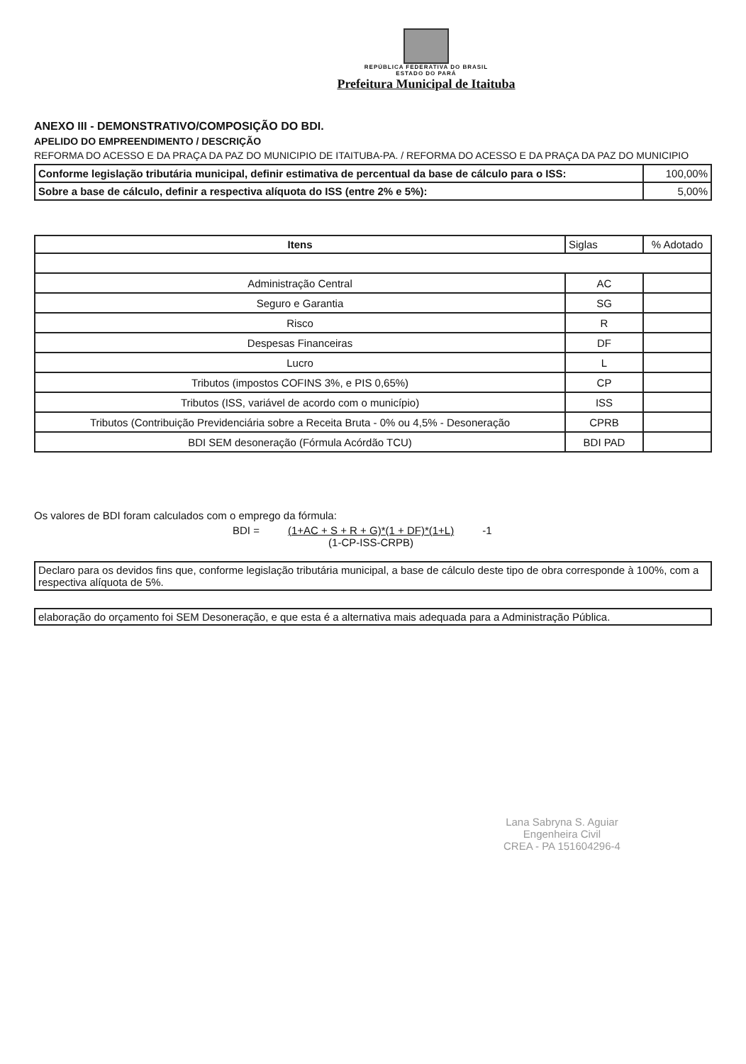REPÚBLICA FEDERATIVA DO BRASIL
ESTADO DO PARÁ
Prefeitura Municipal de Itaituba
ANEXO III - DEMONSTRATIVO/COMPOSIÇÃO DO BDI.
APELIDO DO EMPREENDIMENTO / DESCRIÇÃO
REFORMA DO ACESSO E DA PRAÇA DA PAZ DO MUNICIPIO DE ITAITUBA-PA. / REFORMA DO ACESSO E DA PRAÇA DA PAZ DO MUNICIPIO
| Conforme legislação tributária municipal, definir estimativa de percentual da base de cálculo para o ISS: | 100,00% |
| Sobre a base de cálculo, definir a respectiva alíquota do ISS (entre 2% e 5%): | 5,00% |
| Itens | Siglas | % Adotado |
| --- | --- | --- |
| Administração Central | AC | |
| Seguro e Garantia | SG | |
| Risco | R | |
| Despesas Financeiras | DF | |
| Lucro | L | |
| Tributos (impostos COFINS 3%, e PIS 0,65%) | CP | |
| Tributos (ISS, variável de acordo com o município) | ISS | |
| Tributos (Contribuição Previdenciária sobre a Receita Bruta - 0% ou 4,5% - Desoneração | CPRB | |
| BDI SEM desoneração (Fórmula Acórdão TCU) | BDI PAD | |
Os valores de BDI foram calculados com o emprego da fórmula:
BDI = (1+AC + S + R + G)*(1 + DF)*(1+L)
(1-CP-ISS-CRPB) -1
Declaro para os devidos fins que, conforme legislação tributária municipal, a base de cálculo deste tipo de obra corresponde à 100%, com a respectiva alíquota de 5%.
elaboração do orçamento foi SEM Desoneração, e que esta é a alternativa mais adequada para a Administração Pública.
Lana Sabryna S. Aguiar
Engenheira Civil
CREA - PA 151604296-4